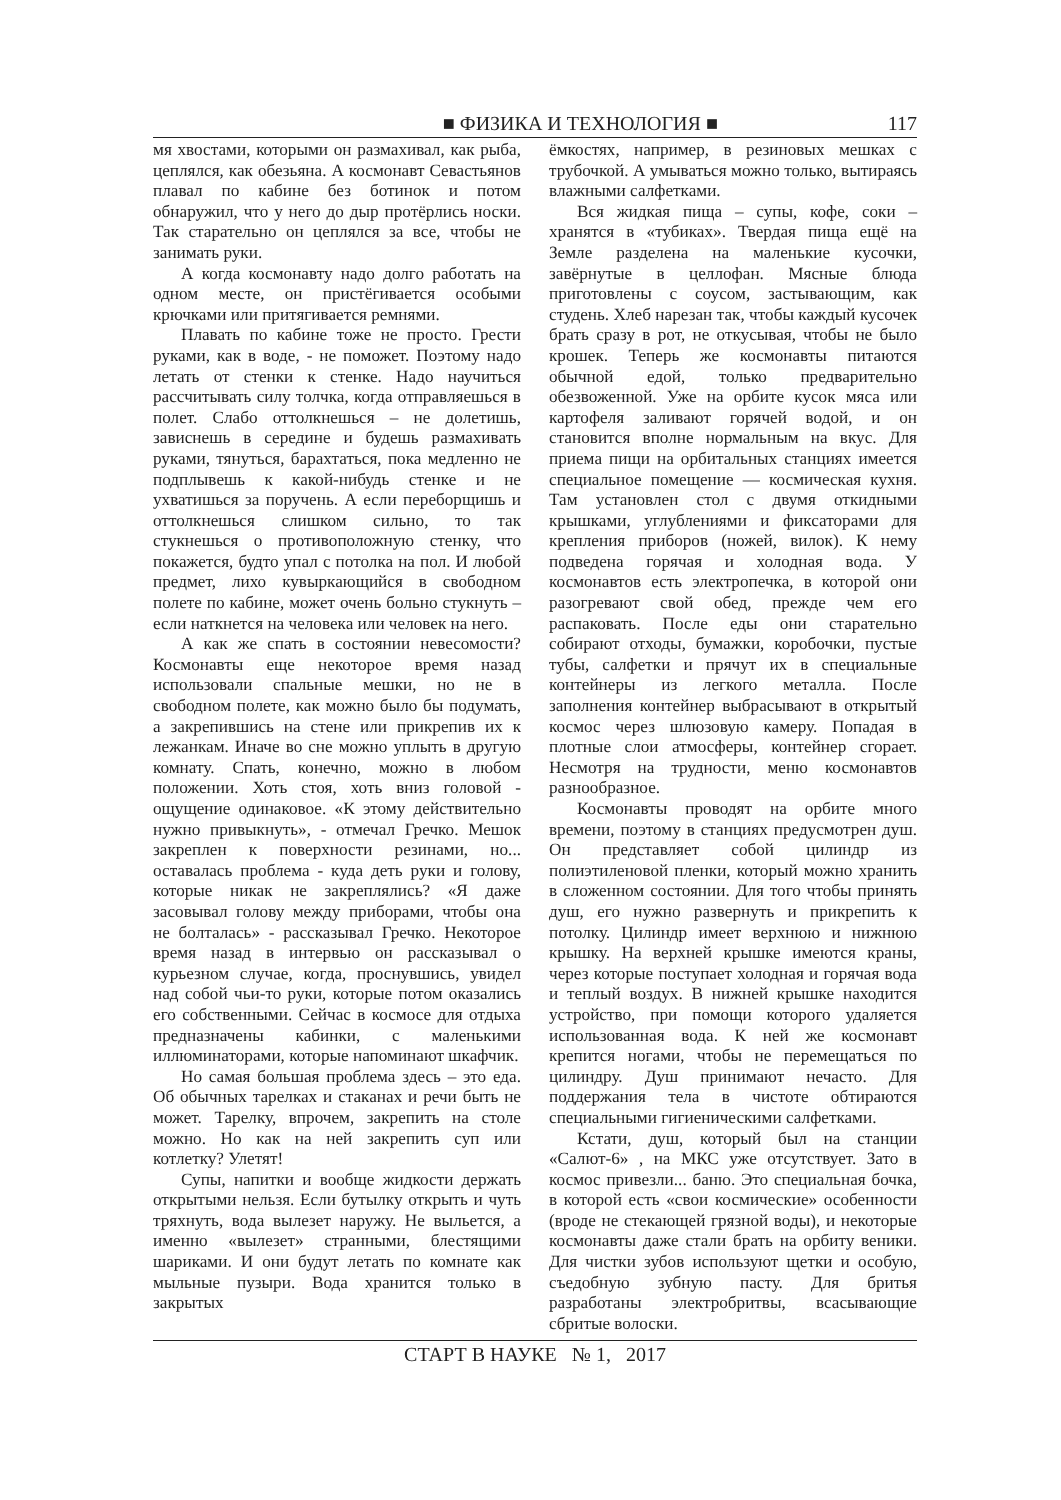■ ФИЗИКА И ТЕХНОЛОГИЯ ■ 117
мя хвостами, которыми он размахивал, как рыба, цеплялся, как обезьяна. А космонавт Севастьянов плавал по кабине без ботинок и потом обнаружил, что у него до дыр протёрлись носки. Так старательно он цеплялся за все, чтобы не занимать руки.
А когда космонавту надо долго работать на одном месте, он пристёгивается особыми крючками или притягивается ремнями.
Плавать по кабине тоже не просто. Грести руками, как в воде, - не поможет. Поэтому надо летать от стенки к стенке. Надо научиться рассчитывать силу толчка, когда отправляешься в полет. Слабо оттолкнешься – не долетишь, зависнешь в середине и будешь размахивать руками, тянуться, барахтаться, пока медленно не подплывешь к какой-нибудь стенке и не ухватишься за поручень. А если переборщишь и оттолкнешься слишком сильно, то так стукнешься о противоположную стенку, что покажется, будто упал с потолка на пол. И любой предмет, лихо кувыркающийся в свободном полете по кабине, может очень больно стукнуть – если наткнется на человека или человек на него.
А как же спать в состоянии невесомости? Космонавты еще некоторое время назад использовали спальные мешки, но не в свободном полете, как можно было бы подумать, а закрепившись на стене или прикрепив их к лежанкам. Иначе во сне можно уплыть в другую комнату. Спать, конечно, можно в любом положении. Хоть стоя, хоть вниз головой - ощущение одинаковое. «К этому действительно нужно привыкнуть», - отмечал Гречко. Мешок закреплен к поверхности резинами, но... оставалась проблема - куда деть руки и голову, которые никак не закреплялись? «Я даже засовывал голову между приборами, чтобы она не болталась» - рассказывал Гречко. Некоторое время назад в интервью он рассказывал о курьезном случае, когда, проснувшись, увидел над собой чьи-то руки, которые потом оказались его собственными. Сейчас в космосе для отдыха предназначены кабинки, с маленькими иллюминаторами, которые напоминают шкафчик.
Но самая большая проблема здесь – это еда. Об обычных тарелках и стаканах и речи быть не может. Тарелку, впрочем, закрепить на столе можно. Но как на ней закрепить суп или котлетку? Улетят!
Супы, напитки и вообще жидкости держать открытыми нельзя. Если бутылку открыть и чуть тряхнуть, вода вылезет наружу. Не выльется, а именно «вылезет» странными, блестящими шариками. И они будут летать по комнате как мыльные пузыри. Вода хранится только в закрытых
ёмкостях, например, в резиновых мешках с трубочкой. А умываться можно только, вытираясь влажными салфетками.
Вся жидкая пища – супы, кофе, соки – хранятся в «тубиках». Твердая пища ещё на Земле разделена на маленькие кусочки, завёрнутые в целлофан. Мясные блюда приготовлены с соусом, застывающим, как студень. Хлеб нарезан так, чтобы каждый кусочек брать сразу в рот, не откусывая, чтобы не было крошек. Теперь же космонавты питаются обычной едой, только предварительно обезвоженной. Уже на орбите кусок мяса или картофеля заливают горячей водой, и он становится вполне нормальным на вкус. Для приема пищи на орбитальных станциях имеется специальное помещение — космическая кухня. Там установлен стол с двумя откидными крышками, углублениями и фиксаторами для крепления приборов (ножей, вилок). К нему подведена горячая и холодная вода. У космонавтов есть электропечка, в которой они разогревают свой обед, прежде чем его распаковать. После еды они старательно собирают отходы, бумажки, коробочки, пустые тубы, салфетки и прячут их в специальные контейнеры из легкого металла. После заполнения контейнер выбрасывают в открытый космос через шлюзовую камеру. Попадая в плотные слои атмосферы, контейнер сгорает. Несмотря на трудности, меню космонавтов разнообразное.
Космонавты проводят на орбите много времени, поэтому в станциях предусмотрен душ. Он представляет собой цилиндр из полиэтиленовой пленки, который можно хранить в сложенном состоянии. Для того чтобы принять душ, его нужно развернуть и прикрепить к потолку. Цилиндр имеет верхнюю и нижнюю крышку. На верхней крышке имеются краны, через которые поступает холодная и горячая вода и теплый воздух. В нижней крышке находится устройство, при помощи которого удаляется использованная вода. К ней же космонавт крепится ногами, чтобы не перемещаться по цилиндру. Душ принимают нечасто. Для поддержания тела в чистоте обтираются специальными гигиеническими салфетками.
Кстати, душ, который был на станции «Салют-6» , на МКС уже отсутствует. Зато в космос привезли... баню. Это специальная бочка, в которой есть «свои космические» особенности (вроде не стекающей грязной воды), и некоторые космонавты даже стали брать на орбиту веники. Для чистки зубов используют щетки и особую, съедобную зубную пасту. Для бритья разработаны электробритвы, всасывающие сбритые волоски.
СТАРТ В НАУКЕ № 1, 2017